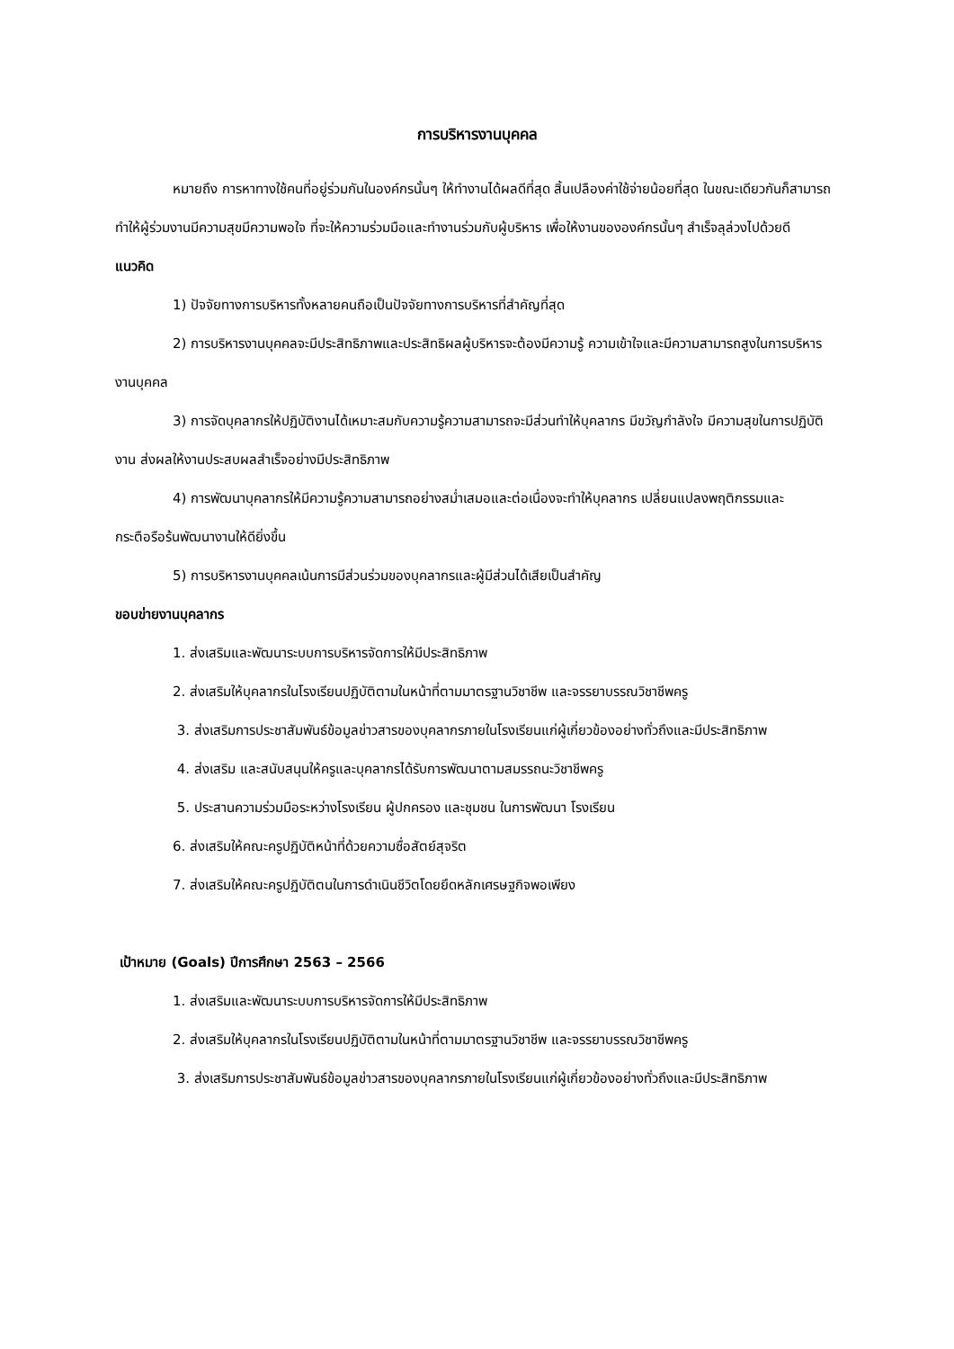การบริหารงานบุคคล
หมายถึง การหาทางใช้คนที่อยู่ร่วมกันในองค์กรนั้นๆ ให้ทำงานได้ผลดีที่สุด สิ้นเปลืองค่าใช้จ่ายน้อยที่สุด ในขณะเดียวกันก็สามารถทำให้ผู้ร่วมงานมีความสุขมีความพอใจ ที่จะให้ความร่วมมือและทำงานร่วมกับผู้บริหาร เพื่อให้งานขององค์กรนั้นๆ สำเร็จลุล่วงไปด้วยดี
แนวคิด
1) ปัจจัยทางการบริหารทั้งหลายคนถือเป็นปัจจัยทางการบริหารที่สำคัญที่สุด
2) การบริหารงานบุคคลจะมีประสิทธิภาพและประสิทธิผลผู้บริหารจะต้องมีความรู้ ความเข้าใจและมีความสามารถสูงในการบริหารงานบุคคล
3) การจัดบุคลากรให้ปฏิบัติงานได้เหมาะสมกับความรู้ความสามารถจะมีส่วนทำให้บุคลากร มีขวัญกำลังใจ มีความสุขในการปฏิบัติงาน ส่งผลให้งานประสบผลสำเร็จอย่างมีประสิทธิภาพ
4) การพัฒนาบุคลากรให้มีความรู้ความสามารถอย่างสม่ำเสมอและต่อเนื่องจะทำให้บุคลากร เปลี่ยนแปลงพฤติกรรมและกระตือรือร้นพัฒนางานให้ดียิ่งขึ้น
5) การบริหารงานบุคคลเน้นการมีส่วนร่วมของบุคลากรและผู้มีส่วนได้เสียเป็นสำคัญ
ขอบข่ายงานบุคลากร
1. ส่งเสริมและพัฒนาระบบการบริหารจัดการให้มีประสิทธิภาพ
2. ส่งเสริมให้บุคลากรในโรงเรียนปฏิบัติตามในหน้าที่ตามมาตรฐานวิชาชีพ และจรรยาบรรณวิชาชีพครู
3. ส่งเสริมการประชาสัมพันธ์ข้อมูลข่าวสารของบุคลากรภายในโรงเรียนแก่ผู้เกี่ยวข้องอย่างทั่วถึงและมีประสิทธิภาพ
4. ส่งเสริม และสนับสนุนให้ครูและบุคลากรได้รับการพัฒนาตามสมรรถนะวิชาชีพครู
5. ประสานความร่วมมือระหว่างโรงเรียน ผู้ปกครอง และชุมชน ในการพัฒนา โรงเรียน
6. ส่งเสริมให้คณะครูปฏิบัติหน้าที่ด้วยความซื่อสัตย์สุจริต
7. ส่งเสริมให้คณะครูปฏิบัติตนในการดำเนินชีวิตโดยยึดหลักเศรษฐกิจพอเพียง
เป้าหมาย (Goals) ปีการศึกษา 2563 – 2566
1. ส่งเสริมและพัฒนาระบบการบริหารจัดการให้มีประสิทธิภาพ
2. ส่งเสริมให้บุคลากรในโรงเรียนปฏิบัติตามในหน้าที่ตามมาตรฐานวิชาชีพ และจรรยาบรรณวิชาชีพครู
3. ส่งเสริมการประชาสัมพันธ์ข้อมูลข่าวสารของบุคลากรภายในโรงเรียนแก่ผู้เกี่ยวข้องอย่างทั่วถึงและมีประสิทธิภาพ